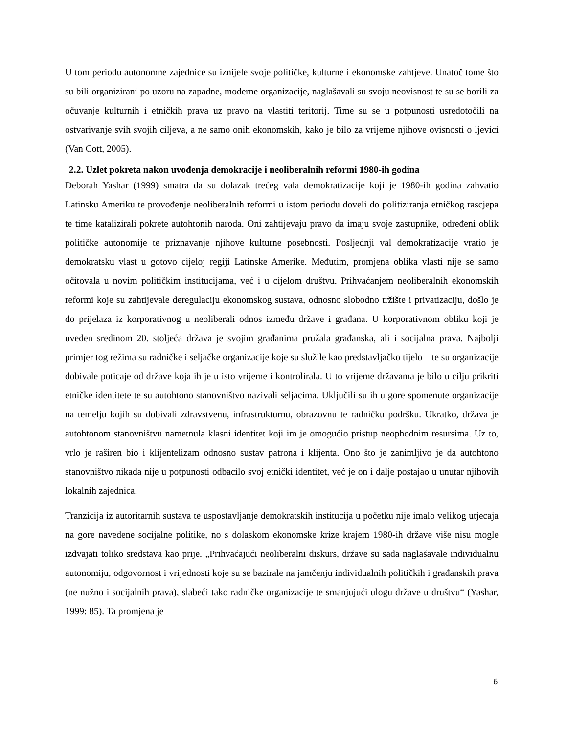U tom periodu autonomne zajednice su iznijele svoje političke, kulturne i ekonomske zahtjeve. Unatoč tome što su bili organizirani po uzoru na zapadne, moderne organizacije, naglašavali su svoju neovisnost te su se borili za očuvanje kulturnih i etničkih prava uz pravo na vlastiti teritorij. Time su se u potpunosti usredotočili na ostvarivanje svih svojih ciljeva, a ne samo onih ekonomskih, kako je bilo za vrijeme njihove ovisnosti o ljevici (Van Cott, 2005).
2.2. Uzlet pokreta nakon uvođenja demokracije i neoliberalnih reformi 1980-ih godina
Deborah Yashar (1999) smatra da su dolazak trećeg vala demokratizacije koji je 1980-ih godina zahvatio Latinsku Ameriku te provođenje neoliberalnih reformi u istom periodu doveli do politiziranja etničkog rascjepa te time katalizirali pokrete autohtonih naroda. Oni zahtijevaju pravo da imaju svoje zastupnike, određeni oblik političke autonomije te priznavanje njihove kulturne posebnosti. Posljednji val demokratizacije vratio je demokratsku vlast u gotovo cijeloj regiji Latinske Amerike. Međutim, promjena oblika vlasti nije se samo očitovala u novim političkim institucijama, već i u cijelom društvu. Prihvaćanjem neoliberalnih ekonomskih reformi koje su zahtijevale deregulaciju ekonomskog sustava, odnosno slobodno tržište i privatizaciju, došlo je do prijelaza iz korporativnog u neoliberali odnos između države i građana. U korporativnom obliku koji je uveden sredinom 20. stoljeća država je svojim građanima pružala građanska, ali i socijalna prava. Najbolji primjer tog režima su radničke i seljačke organizacije koje su služile kao predstavljačko tijelo – te su organizacije dobivale poticaje od države koja ih je u isto vrijeme i kontrolirala. U to vrijeme državama je bilo u cilju prikriti etničke identitete te su autohtono stanovništvo nazivali seljacima. Uključili su ih u gore spomenute organizacije na temelju kojih su dobivali zdravstvenu, infrastrukturnu, obrazovnu te radničku podršku. Ukratko, država je autohtonom stanovništvu nametnula klasni identitet koji im je omogućio pristup neophodnim resursima. Uz to, vrlo je raširen bio i klijentelizam odnosno sustav patrona i klijenta. Ono što je zanimljivo je da autohtono stanovništvo nikada nije u potpunosti odbacilo svoj etnički identitet, već je on i dalje postajao u unutar njihovih lokalnih zajednica.
Tranzicija iz autoritarnih sustava te uspostavljanje demokratskih institucija u početku nije imalo velikog utjecaja na gore navedene socijalne politike, no s dolaskom ekonomske krize krajem 1980-ih države više nisu mogle izdvajati toliko sredstava kao prije. „Prihvaćajući neoliberalni diskurs, države su sada naglašavale individualnu autonomiju, odgovornost i vrijednosti koje su se bazirale na jamčenju individualnih političkih i građanskih prava (ne nužno i socijalnih prava), slabeći tako radničke organizacije te smanjujući ulogu države u društvu“ (Yashar, 1999: 85). Ta promjena je
6